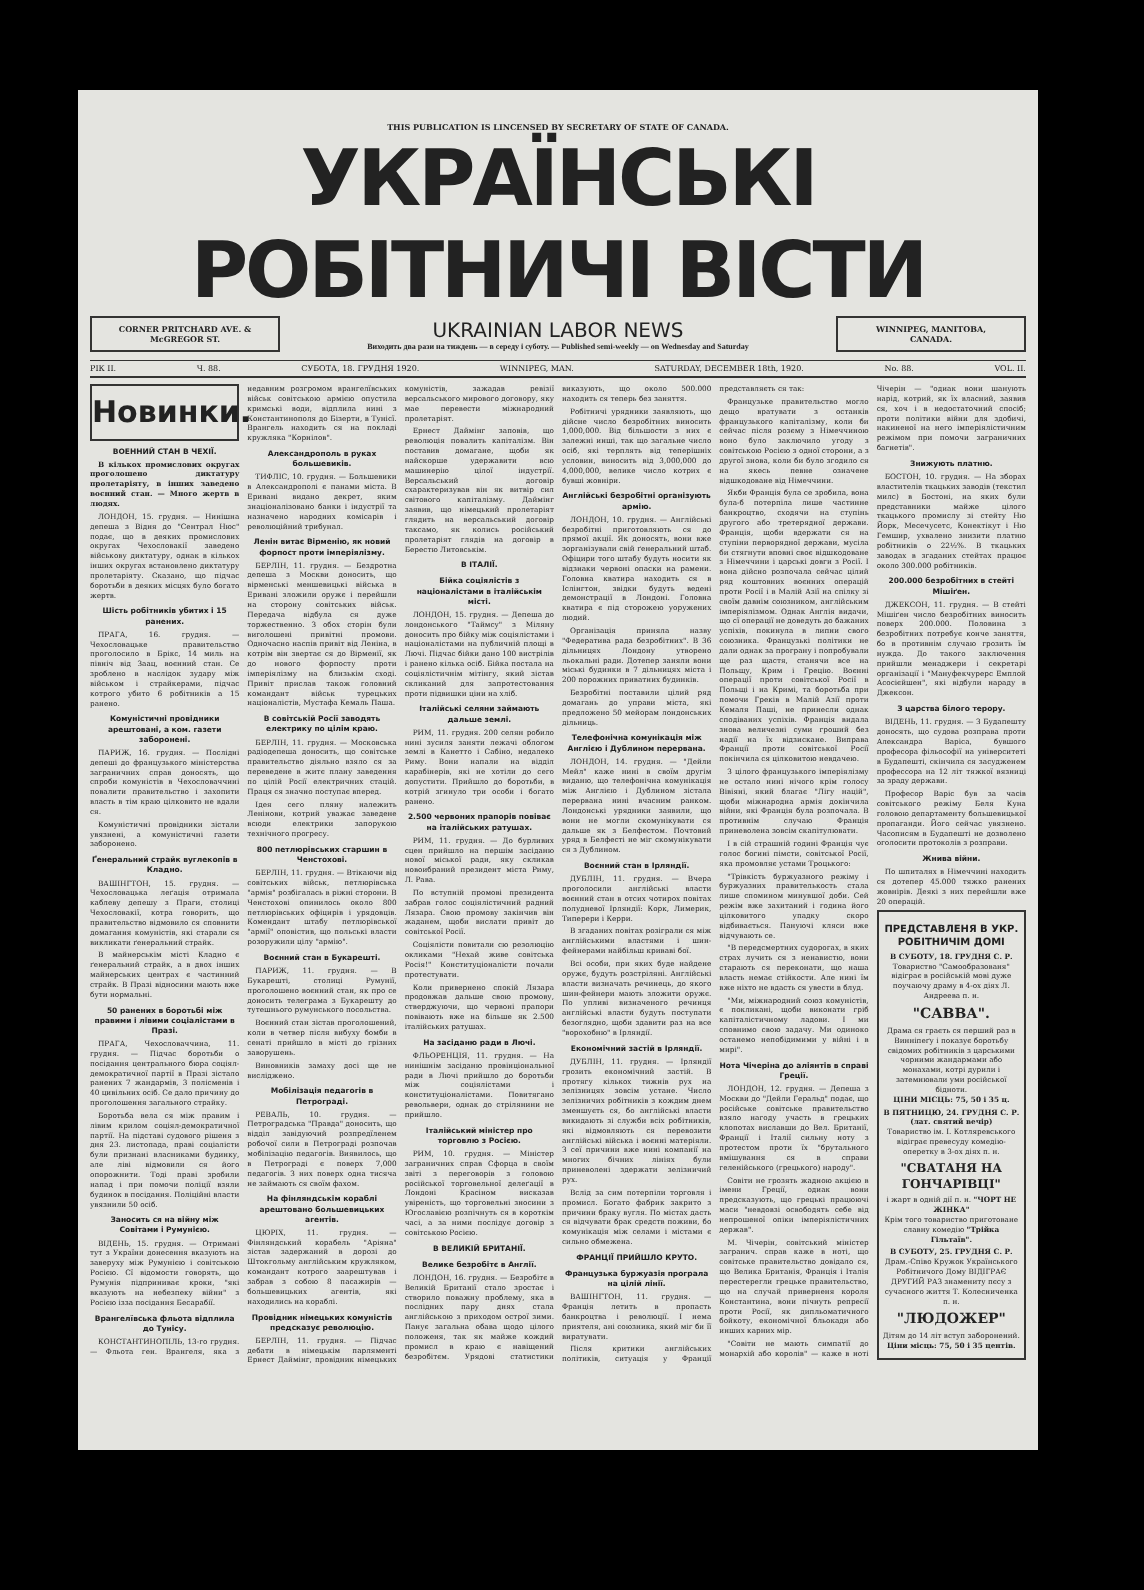THIS PUBLICATION IS LINCENSED BY SECRETARY OF STATE OF CANADA.
УКРАЇНСЬКІ РОБІТНИЧІ ВІСТИ
CORNER PRITCHARD AVE. & McGREGOR ST.
UKRAINIAN LABOR NEWS
Виходить два рази на тиждень — в середу і суботу. — Published semi-weekly — on Wednesday and Saturday
WINNIPEG, MANITOBA, CANADA.
РІК II. Ч. 88. СУБОТА, 18. ГРУДНЯ 1920. WINNIPEG, MAN. SATURDAY, DECEMBER 18th, 1920. No. 88. VOL. II.
Новинки.
ВОЕННИЙ СТАН В ЧЕХІЇ.
В кількох промислових округах проголошено диктатуру пролетаріяту, в інших заведено воєнний стан. — Много жертв в людях.
ЛОНДОН, 15. грудня. — Нинішна депеша з Відня до "Сентрал Нюс" подає, що в деяких промислових округах Чехословакії заведено військову диктатуру, однак в кількох інших округах встановлено диктатуру пролетаріяту. Сказано, що підчас боротьби в деяких місцях було богато жертв.
Шість робітників убитих і 15 ранених.
ПРАГА, 16. грудня. — Чехословацьке правительство проголосило в Брікс, 14 миль на північ від Заац, воєнний стан. Се зроблено в наслідок зудару між військом і страйкерами, підчас котрого убито 6 робітників а 15 ранено.
Комуністичні провідники арештовані, а ком. газети заборонені.
ПАРИЖ, 16. грудня. — Послідні депеші до французького міністерства заграничних справ доносять, що спроби комуністів в Чехословаччині повалити правительство і захопити власть в тім краю цілковито не вдали ся.
Комуністичні провідники зістали увязнені, а комуністичні газети заборонено.
Ґенеральний страйк вуглекопів в Кладно.
ВАШІНГТОН, 15. грудня. — Чехословацька леґація отримала каблеву депешу з Праги, столиці Чехословакії, котра говорить, що правительство відмовило ся сповнити домагання комуністів, які старали ся викликати ґенеральний страйк.
В майнерськім місті Кладно є ґенеральний страйк, а в двох інших майнерських центрах є частинний страйк. В Празі відносини мають вже бути нормальні.
50 ранених в боротьбі між правими і лівими соціалістами в Празі.
ПРАГА, Чехословаччина, 11. грудня. — Підчас боротьби о посідання центрального бюра соціял-демократичної партії в Празі зістало ранених 7 жандармів, 3 полісменів і 40 цивільних осіб. Се дало причину до проголошення загального страйку.
Боротьба вела ся між правим і лівим крилом соціял-демократичної партії. На підставі судового рішеня з дня 23. листопада, праві соціалісти були признані власниками будинку, але ліві відмовили ся його опорожнити. Тоді праві зробили напад і при помочи поліції взяли будинок в посідання. Поліційні власти увязнили 50 осіб.
Заносить ся на війну між Совітами і Румунією.
ВІДЕНЬ, 15. грудня. — Отримані тут з України донесення вказують на заверуху між Румунією і совітською Росією. Сї відомости говорять, що Румунія підприниває кроки, "які вказують на небезпеку війни" з Росією ізза посідання Бесарабії.
Врангелївська фльота відплила до Тунісу.
КОНСТАНТИНОПІЛЬ, 13-го грудня. — Фльота ген. Врангеля, яка з недавним розгромом врангелївських військ совітською армією опустила кримські води, відплила нині з Константинополя до Бізерти, в Тунісї. Врангель находить ся на покладі кружляка "Корнілов".
Александрополь в руках большевиків.
ТИФЛІС, 10. грудня. — Большевики в Александрополі є панами міста. В Еривані видано декрет, яким знаціоналізовано банки і індустрії та назначено народних комісарів і революційний трибунал.
Ленін витає Вірменію, як новий форпост проти імперіялізму.
БЕРЛІН, 11. грудня. — Бездротна депеша з Москви доносить, що вірменські меншевицькі війська в Еривані зложили оружє і перейшли на сторону совітських військ. Передача відбула ся дуже торжественно. З обох сторін були виголошені привітні промови. Одночасно наспів привіт від Леніна, в котрім він звертає ся до Вірменії, як до нового форпосту проти імперіялізму на близькім сході. Привіт прислав також головний командант військ турецьких націоналістів, Мустафа Кемаль Паша.
В совітській Росії заводять електрику по цілім краю.
БЕРЛІН, 11. грудня. — Московська радіодепеша доносить, що совітське правительство діяльно взяло ся за переведене в житє плану заведення по цілій Росії електричних стацій. Праця ся значно поступає вперед.
Ідея сего пляну належить Ленінови, котрий уважає заведене всюди електрики запорукою технічного прогресу.
800 петлюрівських старшин в Ченстохові.
БЕРЛІН, 11. грудня. — Втікаючи від совітських військ, петлюрівська "армія" розбігалась в ріжні сторони. В Ченстохові опинилось около 800 петлюрівських офіцирів і урядовців. Комендант штабу петлюрівської "армії" оповістив, що польські власти розоружили цілу "армію".
Воєнний стан в Букарешті.
ПАРИЖ, 11. грудня. — В Букарешті, столиці Румунії, проголошено воєнний стан, як про се доносить телеграма з Букарешту до тутешнього румунського посольства.
Воєнний стан зістав проголошений, коли в четвер після вибуху бомби в сенаті прийшло в місті до грізних заворушень.
Виновників замаху досі ще не виcлiджено.
Мобілізація педагогів в Петрограді.
РЕВАЛЬ, 10. грудня. — Петроградська "Правда" доносить, що відділ завідуючий розпредїленем робочої сили в Петрограді розпочав мобілізацію педагогів. Виявилось, що в Петрограді є поверх 7,000 педагогів. З них поверх однa тисяча не займають ся своїм фахом.
На фінляндськім кораблі арештовано большевицьких агентів.
ЦЮРІХ, 11. грудня. — Фінляндський корабель "Аріяна" зістав задержаний в дорозі до Штокгольму англійським кружляком, командант котрого заарештував і забрав з собою 8 пасажирів — большевицьких агентів, які находились на кораблі.
Провідник німецьких комуністів предсказує революцію.
БЕРЛІН, 11. грудня. — Підчас дебати в німецькім парляменті Ернест Даймінг, провідник німецьких комуністів, зажадав ревізії версальського мирового договору, яку мае перевести міжнародний пролетаріят.
Ернест Даймінг заповів, що революція повалить капіталізм. Він поставив домагане, щоби як найскорше удержавити всю машинерію цілої індустрії. Версальський договір схарактеризував він як витвір сил світового капіталізму. Даймінг заявив, що німецький пролетаріят глядить на версальський договір таксамо, як колись російський пролетаріят глядів на договір в Берестю Литовськім.
В ІТАЛІЇ.
Бійка соціялістів з націоналістами в італійськім місті.
ЛОНДОН, 15. грудня. — Депеша до лондонського "Таймсу" з Міляну доносить про бійку між соціялістами і націоналістами на публичній площі в Лючі. Підчас бійки дано 100 вистрілів і ранено кілька осіб. Бійка постала на соціялістичнім мітінгу, який зістав скликаний для запротестовання проти підвишки ціни на хліб.
Італійські селяни займають дальше землі.
РИМ, 11. грудня. 200 селян робило нині зусиля заняти лежачі облогом землі в Канетто і Сабіно, недалеко Риму. Вони напали на відділ карабінерів, які не хотіли до сего допустити. Прийшло до боротьби, в котрій згинуло три особи і богато ранено.
2.500 червоних прапорів повіває на італійських ратушах.
РИМ, 11. грудня. — До бурливих сцен прийшло на першім засіданю нової міської ради, яку скликав новоибраний президент міста Риму, Л. Рава.
По вступній промові президента забрав голос соціялістичний радний Лязара. Свою промову закінчив він жаданем, щоби вислати привіт до совітської Росії.
Соціялісти повитали сю резолюцію окликами "Нехай живе совітська Росія!" Конституціоналісти почали протестувати.
Коли привернено спокій Лязара продовжав дальше свою промову, стверджуючи, що червоні прапори повівають вже на більше як 2.500 італійських ратушах.
На засіданю ради в Лючі.
ФЛЬОРЕНЦІЯ, 11. грудня. — На нинішнім засіданю провінціональної ради в Лючі прийшло до боротьби між соціялістами і конституціоналістами. Повитягано револьвери, однак до стрілянини не прийшло.
Італійський міністер про торговлю з Росією.
РИМ, 10. грудня. — Міністер заграничних справ Сфорца в своїм звіті з переговорів з головою російської торговельної делеґації в Лондоні Красіном висказав увіреність, що торговельні зносини з Югославією розпічнуть ся в короткім часі, а за ними послідує договір з совітською Росією.
В ВЕЛИКІЙ БРИТАНІЇ.
Велике безробітє в Англії.
ЛОНДОН, 16. грудня. — Безробітє в Великій Британії стало зростає і створило поважну проблему, яка в послідних пару днях стала англійською з приходом острої зими. Панує загальна обава щодо цілого положеня, так як майже кождий промисл в краю є навіщений безробітєм. Урядові статистики виказують, що около 500.000 находить ся теперь без заняття.
Робітничі урядники заявляють, що дійсне число безробітних виносить 1,000,000. Від більшости з них є залежні иншi, так що загальне число осіб, які терплять від теперішніх условин, виносить від 3,000,000 до 4,000,000, велике число котрих є бувші жовніри.
Англійські безробітні організують армію.
ЛОНДОН, 10. грудня. — Англійські безробітні приготовляють ся до прямої акції. Як доносять, вони вже зорганізували свій ґенеральний штаб. Офіцири того штабу будуть носити як відзнаки червоні опаски на рамени. Головна кватира находить ся в Іслінгтон, звідки будуть ведені демонстрації в Лондоні. Головна кватира є під сторожею уоружених людий.
Організація приняла назву "Федератива рада безробітних". В 36 дільницях Лондону утворено льокальні ради. Дотепер заняли вони міські будинки в 7 дільницях міста і 200 порожних приватних будинків.
Безробітні поставили цілий ряд домагань до управи міста, які предложено 50 мейорам лондонських дільниць.
Телефонічна комунікація між Англією і Дублином перервана.
ЛОНДОН, 14. грудня. — "Дейли Мейл" каже нині в своїм другім виданю, що телефонічна комунікація між Англією і Дублином зістала перервана нині вчасним ранком. Лондонські урядники заявили, що вони не могли скомунікувати ся дальше як з Белфестом. Почтовий уряд в Белфесті не міг скомунікувати ся з Дублином.
Воєнний стан в Ірляндії.
ДУБЛІН, 11. грудня. — Вчера проголосили англійські власти воєнний стан в отсих чотирох повітах полудневої Ірляндії: Корк, Лимерик, Типерери і Керри.
В згаданих повітах розіграли ся між англійськими властями і шин-фейнерами найбільш криваві бої.
Всі особи, при яких буде найдене оружє, будуть розстріляні. Англійські власти визначать речинець, до якого шин-фейнери мають зложити оружє. По упливі визначеного речинця англійські власти будуть поступати безоглядно, щоби здавити раз на все "ворохобню" в Ірляндії.
Економічний застій в Ірляндії.
ДУБЛІН, 11. грудня. — Ірляндії грозить економічний застій. В протягу кількох тижнів рух на зелізницях зовсім устане. Число зелізничих робітників з кождим днем зменшуєть ся, бо англійські власти викидають зі служби всіх робітників, які відмовляють ся перевозити англійські війська і воєнні матеріяли. З сеї причини вже нині компанії на многих бічних лініях були приневолені здержати зелізничий рух.
Вслід за сим потерпіли торговля і промисл. Богато фабрик закрито з причини браку вугля. По містах дасть ся відчувати брак средств поживи, бо комунікація між селами і містами є сильно обмежена.
ФРАНЦІЇ ПРИЙШЛО КРУТО.
Французька буржуазія програла на цілій лінії.
ВАШІНГТОН, 11. грудня. — Франція летить в пропасть банкроцтва і революції. І немa приятеля, ані союзника, який міг би її виратувати.
Після критики англійських політиків, ситуація у Франції представляєть ся так:
Французьке правительство могло дещо вратувати з останків французького капіталізму, коли би сейчас після розєму з Німеччиною воно було заключило угоду з совітською Росією з одної сторони, а з другої знова, коли би було згодило ся на якесь певне означене відшкодоване від Німеччини.
Якби Франція була се зробила, вона була-б потерпіла лише частинне банкроцтво, сходячи на ступінь другого або третерядної держави. Франція, щоби вдержати ся на ступіни перворядної держави, мусіла би стягнути вповні своє відшкодоване з Німеччини і царські довги з Росії. І вона дійсно розпочала сейчас цілий ряд коштовних воєнних операцій проти Росії і в Малій Азії на спілку зі своїм давнім союзником, англійським імперіялізмом. Однак Англія видачи, що сї операції не доведуть до бажаних успіхів, покинула в липни свого союзника. Французькі політики не дали однак за програну і попробували ще раз щастя, станячи все на Польщу, Крим і Грецію. Воєнні операції проти совітської Росії в Польщі і на Кримі, та боротьба при помочи Греків в Малій Азії проти Кемаля Паші, не принесли однак сподіваних успіхів. Франція видала знова величезні суми гроший без надії на їх відзискане. Виправа Франції проти совітської Росії покінчила ся цілковитою невдачею.
З цілого французького імперіялізму не остало нині нічого крім голосу Вівіяні, який благає "Лігу націй", щоби міжнародна армія докінчила війни, які Франція була розпочала. В противнім случаю Франція приневолена зовсім скапітулювати.
І в сій страшній годині Франція чує голос богині пімсти, совітської Росії, яка промовляє устами Троцького:
"Трівкість буржуазного режіму і буржуазних правителькость стала лише спомином минувшої доби. Сей режім вже захитаний і година його цілковитого упадку скоро відбивається. Пануючі кляси вже відчувають се.
"В передсмертних судорогах, в яких страх лучить ся з ненавистю, вони старають ся переконати, що наша власть немає стійкости. Але нині їм вже ніхто не вдасть ся увести в блуд.
"Ми, міжнародний союз комуністів, є покликані, щоби виконати гріб капіталістичному ладови. І ми сповнимо свою задачу. Ми одиноко останемо непобідимими у війні і в мирі".
Нота Чічеріна до аліянтів в справі Греції.
ЛОНДОН, 12. грудня. — Депеша з Москви до "Дейли Геральд" подає, що російське совітське правительство взяло нагоду участь в грецьких клопотах виславши до Вел. Британії, Франції і Італії сильну ноту з протестом проти їх "брутального вмішування ся в справи геленійського (грецького) народу".
Совіти не грозять жадною акцією в імени Греції, одиак вони предсказують, що грецькі працюючі маси "невдовзі освободять себе від непрошеної опіки імперіялістичних держав".
М. Чічерін, совітський міністер загранич. справ каже в ноті, що совітське правительство довідало ся, що Велика Британія, Франція і Італія перестерегли грецьке правительство, що на случай приверненя короля Константина, вони пічнуть репресії проти Росії, як дипльоматичного бойкоту, економічної бльокади або инших карних мір.
"Совіти не мають симпатії до монархій або королів" — каже в ноті Чічерін — "одиак вони шанують нарід, котрий, як їх власний, заявив ся, хоч і в недостаточний спосіб; проти політики війни для здобичі, накиненої на него імперіялістичним режімом при помочи заграничних багнетів".
Знижують платню.
БОСТОН, 10. грудня. — На зборах властителів ткацьких заводів (текстил милс) в Бостоні, на яких були представники майже цілого ткацького промислу зі стейту Ню Йорк, Месечусетс, Конектікут і Ню Гемшир, ухвалено знизити платню робітників о 22½%. В ткацьких заводах в згаданих стейтах працює около 300.000 робітників.
200.000 безробітних в стейті Мішіґен.
ДЖЕКСОН, 11. грудня. — В стейті Мішіґен число безробітних виносить поверх 200.000. Половина з безробітних потребує конче заняття, бо в противнім случаю грозить їм нужда. До такого заключення прийшли менаджери і секретарі організації і "Мануфекчурерс Емплой Асосієйшен", які відбули нараду в Джексон.
З царства білого терору.
ВІДЕНЬ, 11. грудня. — З Будапешту доносять, що судова розправа проти Александра Варіса, бувшого професора фільософії на університеті в Будапешті, скінчила ся засудженем профессора на 12 літ тяжкої вязниці за зраду держави.
Професор Варіс був за часів совітського режіму Беля Куна головою департаменту большевицької пропаганди. Його сейчас увязнено. Часописям в Будапешті не дозволено оголосити протоколів з розправи.
Жнива війни.
По шпиталях в Німеччині находить ся дотепер 45.000 тяжко ранених жовнірів. Деякі з них перейшли вже 20 операцій.
ПРЕДСТАВЛЕНЯ В УКР. РОБІТНИЧІМ ДОМІ
В СУБОТУ, 18. ГРУДНЯ С. Р.
Товариство "Самообразованя" відіграє в російській мові дуже поучаючу драму в 4-ох діях Л. Андреева п. н.
"САВВА".
Драма ся граєть ся перший раз в Винніпеґу і показує боротьбу свідомих робітників з царськими чорними жандармами або монахами, котрі дурили і затемнювали уми російської бідноти.
ЦІНИ МІСЦЬ: 75, 50 і 35 ц.
В ПЯТНИЦЮ, 24. ГРУДНЯ С. Р. (лат. святий вечір)
Товариство ім. І. Котляревського відіграє превесуду комедію-оперетку в 3-ох діях п. н.
"СВАТАНЯ НА ГОНЧАРІВЦІ"
і жарт в одній дії п. н. "ЧОРТ НЕ ЖІНКА"
Крім того товариство приготоване славну комедію "Трійка Гільтаїв".
В СУБОТУ, 25. ГРУДНЯ С. Р.
Драм.-Співо Кружок Українського Робітничого Дому ВІДІГРАЄ ДРУГИЙ РАЗ знамениту пєсу з сучасного життя Т. Колесниченка п. н.
"ЛЮДОЖЕР"
Дітям до 14 літ вступ заборонений.
Ціни місць: 75, 50 і 35 центів.